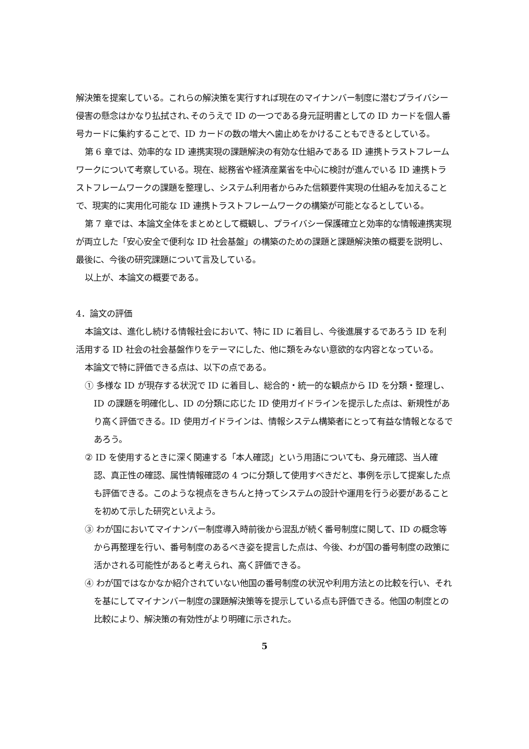解決策を提案している。これらの解決策を実行すれば現在のマイナンバー制度に潜むプライバシー侵害の懸念はかなり払拭され､そのうえで ID の一つである身元証明書としての ID カードを個人番号カードに集約することで、ID カードの数の増大へ歯止めをかけることもできるとしている。
第 6 章では、効率的な ID 連携実現の課題解決の有効な仕組みである ID 連携トラストフレームワークについて考察している。現在、総務省や経済産業省を中心に検討が進んでいる ID 連携トラストフレームワークの課題を整理し、システム利用者からみた信頼要件実現の仕組みを加えることで、現実的に実用化可能な ID 連携トラストフレームワークの構築が可能となるとしている。
第 7 章では、本論文全体をまとめとして概観し、プライバシー保護確立と効率的な情報連携実現が両立した「安心安全で便利な ID 社会基盤」の構築のための課題と課題解決策の概要を説明し、最後に、今後の研究課題について言及している。
以上が、本論文の概要である。
4．論文の評価
本論文は、進化し続ける情報社会において、特に ID に着目し、今後進展するであろう ID を利活用する ID 社会の社会基盤作りをテーマにした、他に類をみない意欲的な内容となっている。
本論文で特に評価できる点は、以下の点である。
① 多様な ID が現存する状況で ID に着目し、総合的・統一的な観点から ID を分類・整理し、ID の課題を明確化し、ID の分類に応じた ID 使用ガイドラインを提示した点は、新規性があり高く評価できる。ID 使用ガイドラインは、情報システム構築者にとって有益な情報となるであろう。
② ID を使用するときに深く関連する「本人確認」という用語についても、身元確認、当人確認、真正性の確認、属性情報確認の 4 つに分類して使用すべきだと、事例を示して提案した点も評価できる。このような視点をきちんと持ってシステムの設計や運用を行う必要があることを初めて示した研究といえよう。
③ わが国においてマイナンバー制度導入時前後から混乱が続く番号制度に関して、ID の概念等から再整理を行い、番号制度のあるべき姿を提言した点は、今後、わが国の番号制度の政策に活かされる可能性があると考えられ、高く評価できる。
④ わが国ではなかなか紹介されていない他国の番号制度の状況や利用方法との比較を行い、それを基にしてマイナンバー制度の課題解決策等を提示している点も評価できる。他国の制度との比較により、解決策の有効性がより明確に示された。
5